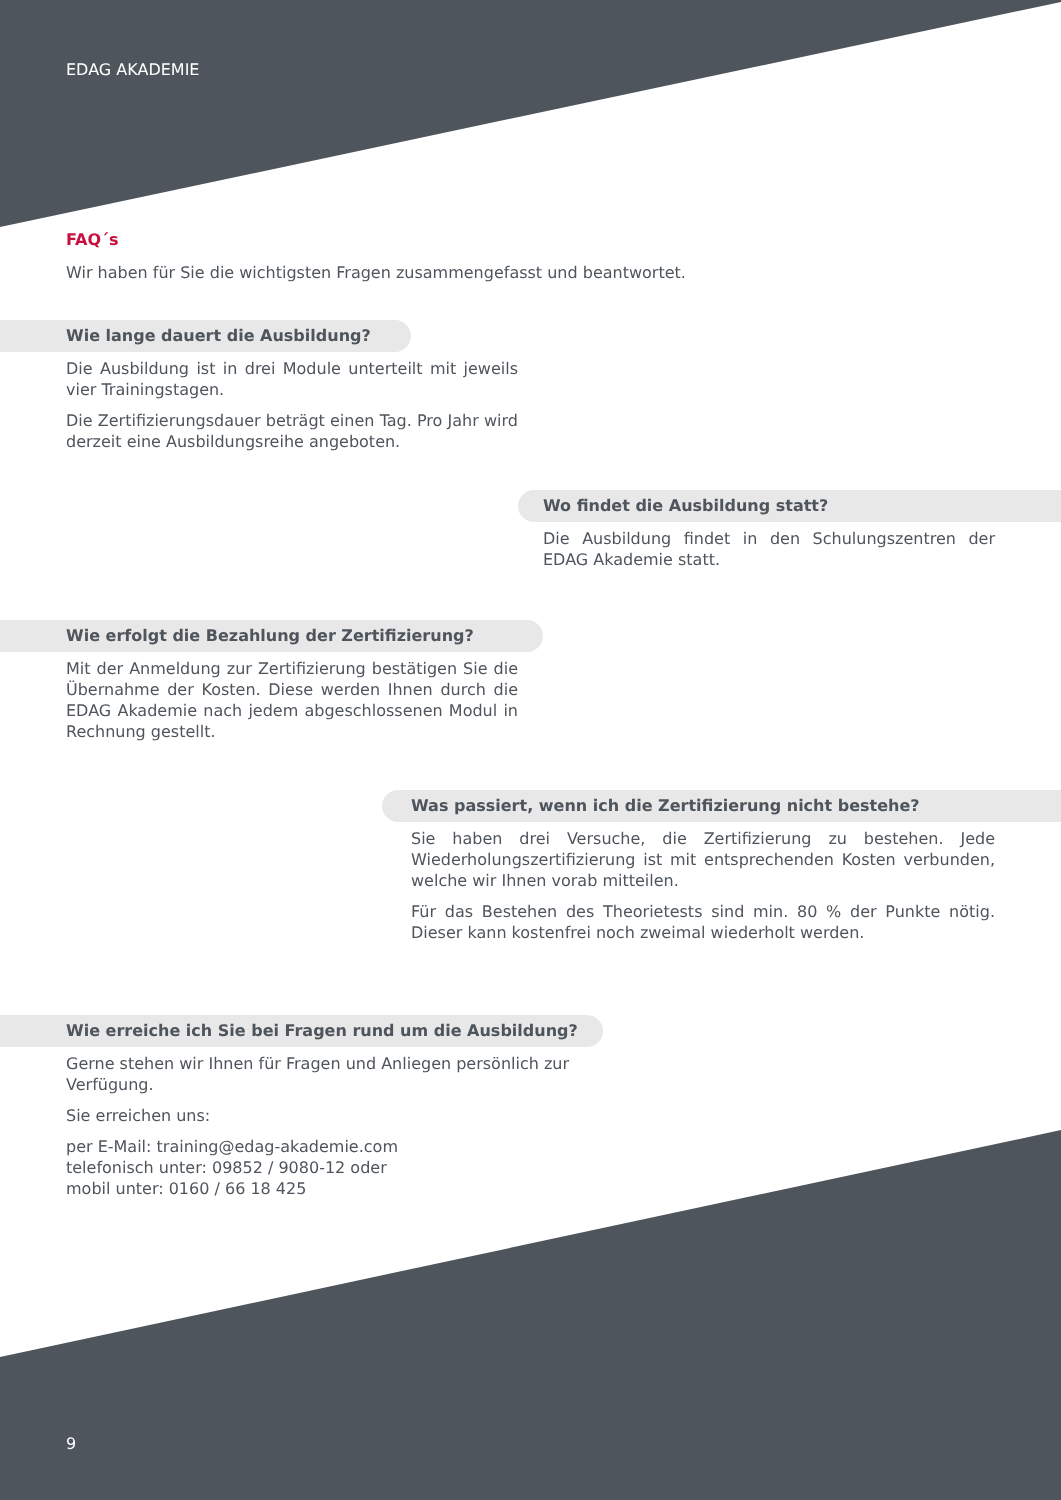EDAG AKADEMIE
FAQ´s
Wir haben für Sie die wichtigsten Fragen zusammengefasst und beantwortet.
Wie lange dauert die Ausbildung?
Die Ausbildung ist in drei Module unterteilt mit jeweils vier Trainingstagen.
Die Zertifizierungsdauer beträgt einen Tag. Pro Jahr wird derzeit eine Ausbildungsreihe angeboten.
Wo findet die Ausbildung statt?
Die Ausbildung findet in den Schulungszentren der EDAG Akademie statt.
Wie erfolgt die Bezahlung der Zertifizierung?
Mit der Anmeldung zur Zertifizierung bestätigen Sie die Übernahme der Kosten. Diese werden Ihnen durch die EDAG Akademie nach jedem abgeschlossenen Modul in Rechnung gestellt.
Was passiert, wenn ich die Zertifizierung nicht bestehe?
Sie haben drei Versuche, die Zertifizierung zu bestehen. Jede Wiederholungszertifizierung ist mit entsprechenden Kosten verbunden, welche wir Ihnen vorab mitteilen.
Für das Bestehen des Theorietests sind min. 80 % der Punkte nötig. Dieser kann kostenfrei noch zweimal wiederholt werden.
Wie erreiche ich Sie bei Fragen rund um die Ausbildung?
Gerne stehen wir Ihnen für Fragen und Anliegen persönlich zur Verfügung.
Sie erreichen uns:
per E-Mail: training@edag-akademie.com
telefonisch unter: 09852 / 9080-12 oder
mobil unter: 0160 / 66 18 425
9